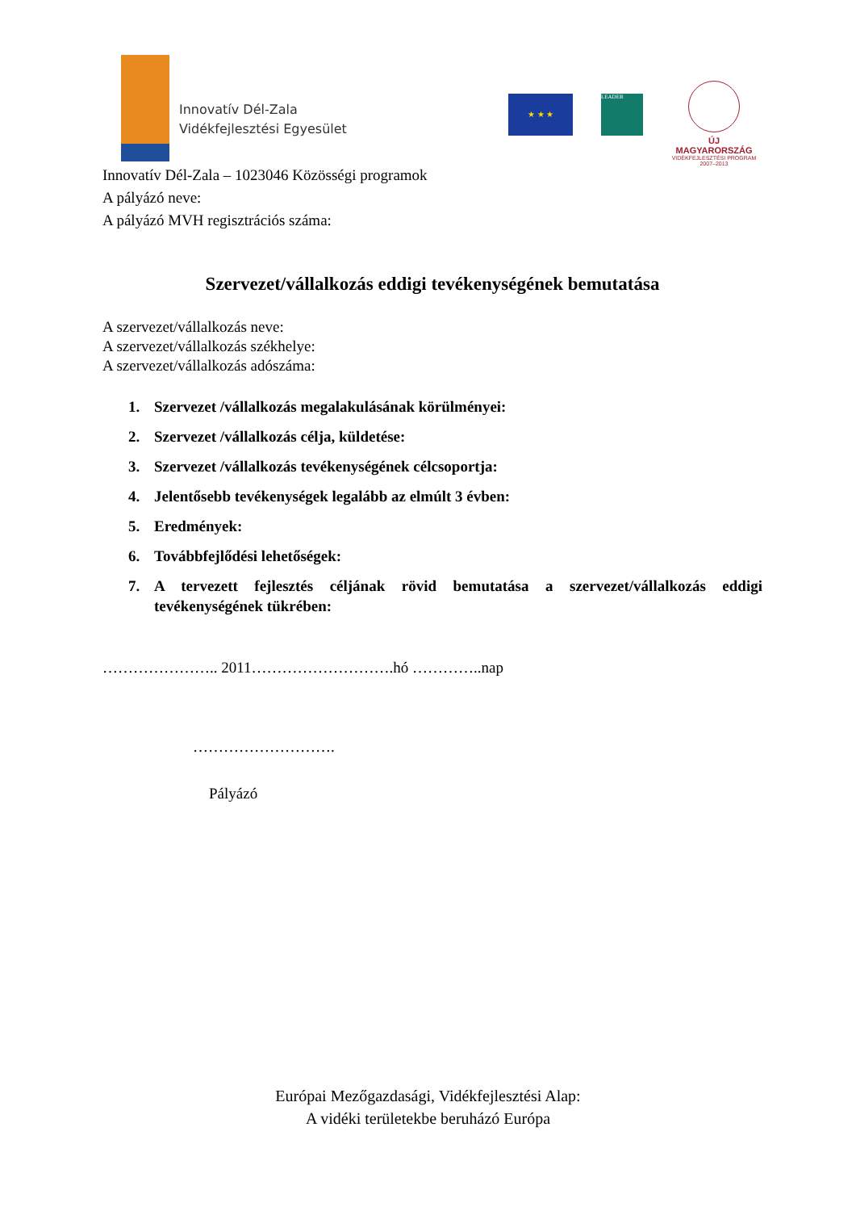Innovatív Dél-Zala
Vidékfejlesztési Egyesület
★ ★ ★ LEADER
ÚJ MAGYARORSZÁG
VIDÉKFEJLESZTÉSI PROGRAM
2007–2013
Innovatív Dél-Zala – 1023046 Közösségi programok
A pályázó neve:
A pályázó MVH regisztrációs száma:
Szervezet/vállalkozás eddigi tevékenységének bemutatása
A szervezet/vállalkozás neve:
A szervezet/vállalkozás székhelye:
A szervezet/vállalkozás adószáma:
1. Szervezet /vállalkozás megalakulásának körülményei:
2. Szervezet /vállalkozás célja, küldetése:
3. Szervezet /vállalkozás tevékenységének célcsoportja:
4. Jelentősebb tevékenységek legalább az elmúlt 3 évben:
5. Eredmények:
6. Továbbfejlődési lehetőségek:
7. A tervezett fejlesztés céljának rövid bemutatása a szervezet/vállalkozás eddigi tevékenységének tükrében:
………………….. 2011……………………….hó …………..nap
……………………….
Pályázó
Európai Mezőgazdasági, Vidékfejlesztési Alap:
A vidéki területekbe beruházó Európa